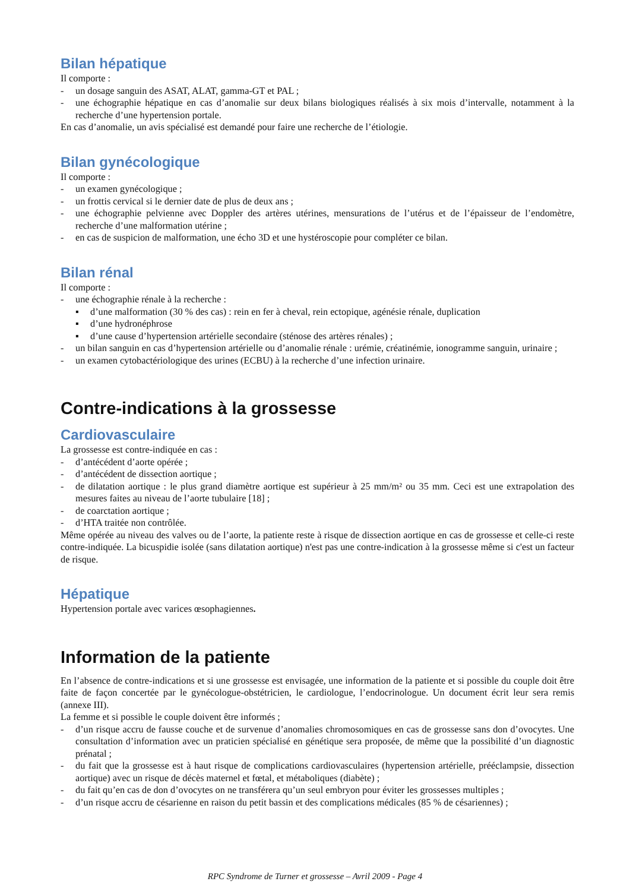Bilan hépatique
Il comporte :
- un dosage sanguin des ASAT, ALAT, gamma-GT et PAL ;
- une échographie hépatique en cas d’anomalie sur deux bilans biologiques réalisés à six mois d’intervalle, notamment à la recherche d’une hypertension portale.
En cas d’anomalie, un avis spécialisé est demandé pour faire une recherche de l’étiologie.
Bilan gynécologique
Il comporte :
- un examen gynécologique ;
- un frottis cervical si le dernier date de plus de deux ans ;
- une échographie pelvienne avec Doppler des artères utérines, mensurations de l’utérus et de l’épaisseur de l’endomètre, recherche d’une malformation utérine ;
- en cas de suspicion de malformation, une écho 3D et une hystéroscopie pour compléter ce bilan.
Bilan rénal
Il comporte :
- une échographie rénale à la recherche :
▪ d’une malformation (30 % des cas) : rein en fer à cheval, rein ectopique, agénésie rénale, duplication
▪ d’une hydronéphrose
▪ d’une cause d’hypertension artérielle secondaire (sténose des artères rénales) ;
- un bilan sanguin en cas d’hypertension artérielle ou d’anomalie rénale : urémie, créatinémie, ionogramme sanguin, urinaire ;
- un examen cytobactériologique des urines (ECBU) à la recherche d’une infection urinaire.
Contre-indications à la grossesse
Cardiovasculaire
La grossesse est contre-indiquée en cas :
- d’antécédent d’aorte opérée ;
- d’antécédent de dissection aortique ;
- de dilatation aortique : le plus grand diamètre aortique est supérieur à 25 mm/m² ou 35 mm. Ceci est une extrapolation des mesures faites au niveau de l’aorte tubulaire [18] ;
- de coarctation aortique ;
- d’HTA traitée non contrôlée.
Même opérée au niveau des valves ou de l’aorte, la patiente reste à risque de dissection aortique en cas de grossesse et celle-ci reste contre-indiquée. La bicuspidie isolée (sans dilatation aortique) n'est pas une contre-indication à la grossesse même si c'est un facteur de risque.
Hépatique
Hypertension portale avec varices œsophagiennes.
Information de la patiente
En l’absence de contre-indications et si une grossesse est envisagée, une information de la patiente et si possible du couple doit être faite de façon concertée par le gynécologue-obstétricien, le cardiologue, l’endocrinologue. Un document écrit leur sera remis (annexe III).
La femme et si possible le couple doivent être informés ;
- d’un risque accru de fausse couche et de survenue d’anomalies chromosomiques en cas de grossesse sans don d’ovocytes. Une consultation d’information avec un praticien spécialisé en génétique sera proposée, de même que la possibilité d’un diagnostic prénatal ;
- du fait que la grossesse est à haut risque de complications cardiovasculaires (hypertension artérielle, prééclampsie, dissection aortique) avec un risque de décès maternel et fœtal, et métaboliques (diabète) ;
- du fait qu’en cas de don d’ovocytes on ne transférera qu’un seul embryon pour éviter les grossesses multiples ;
- d’un risque accru de césarienne en raison du petit bassin et des complications médicales (85 % de césariennes) ;
RPC Syndrome de Turner et grossesse – Avril 2009 - Page 4